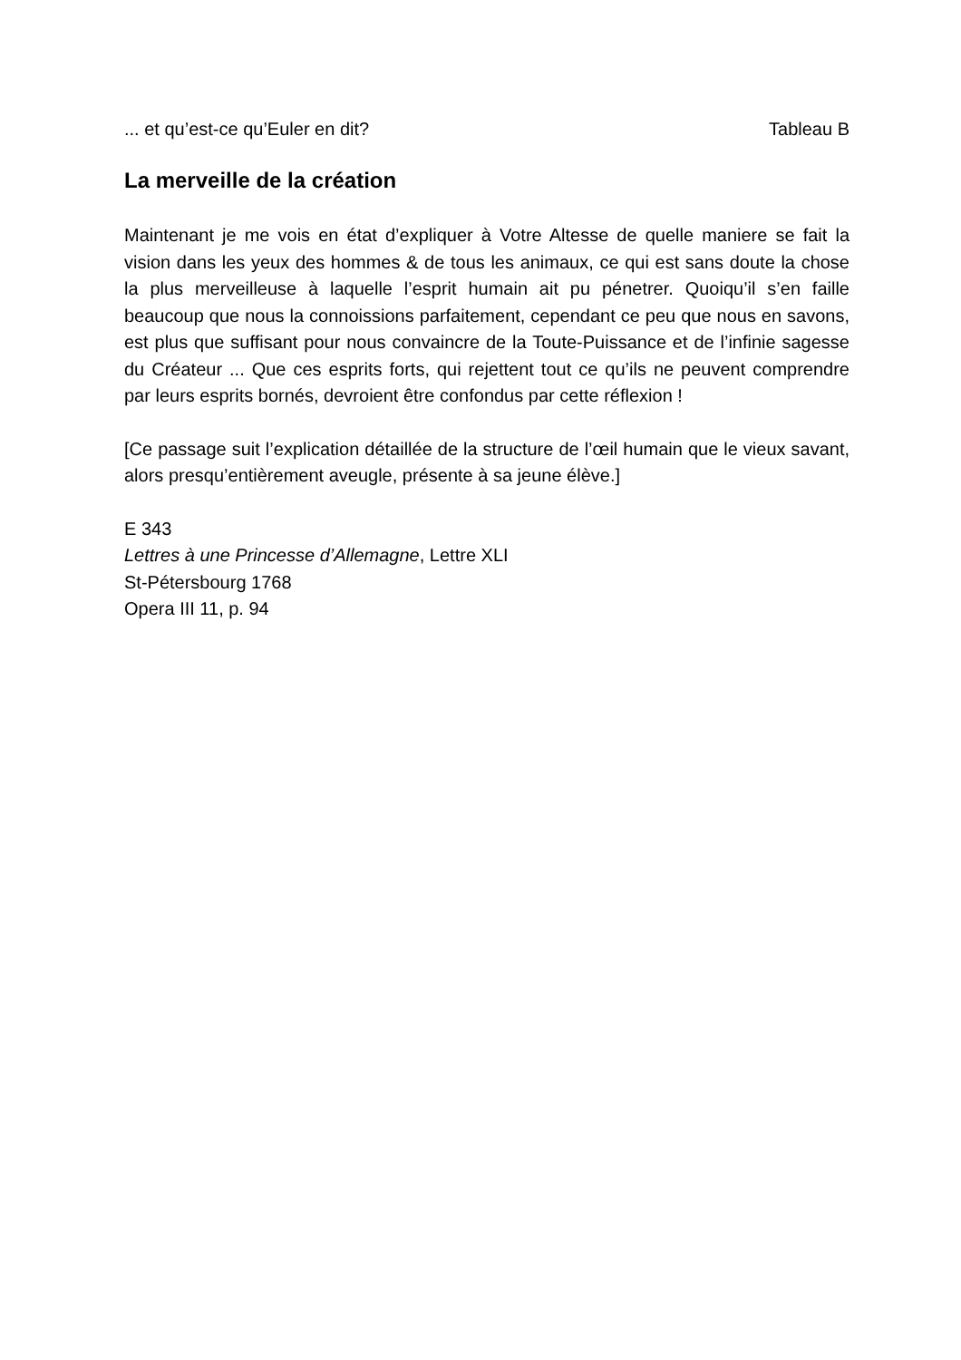... et qu’est-ce qu’Euler en dit? Tableau B
La merveille de la création
Maintenant je me vois en état d’expliquer à Votre Altesse de quelle maniere se fait la vision dans les yeux des hommes & de tous les animaux, ce qui est sans doute la chose la plus merveilleuse à laquelle l’esprit humain ait pu pénetrer. Quoiqu’il s’en faille beaucoup que nous la connoissions parfaitement, cependant ce peu que nous en savons, est plus que suffisant pour nous convaincre de la Toute-Puissance et de l’infinie sagesse du Créateur ... Que ces esprits forts, qui rejettent tout ce qu’ils ne peuvent comprendre par leurs esprits bornés, devroient être confondus par cette réflexion !
[Ce passage suit l’explication détaillée de la structure de l’œil humain que le vieux savant, alors presqu’entièrement aveugle, présente à sa jeune élève.]
E 343
Lettres à une Princesse d’Allemagne, Lettre XLI
St-Pétersbourg 1768
Opera III 11, p. 94